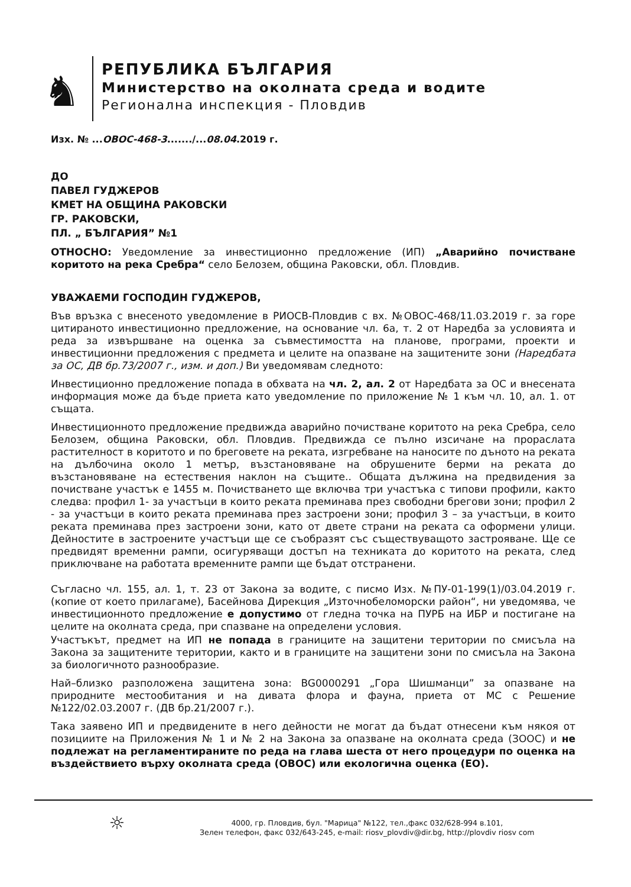♞
РЕПУБЛИКА БЪЛГАРИЯ
Министерство на околната среда и водите
Регионална инспекция - Пловдив
Изх. № ...ОВОС-468-3......./...08.04.2019 г.
ДО
ПАВЕЛ ГУДЖЕРОВ
КМЕТ НА ОБЩИНА РАКОВСКИ
ГР. РАКОВСКИ,
ПЛ. „ БЪЛГАРИЯ” №1
ОТНОСНО: Уведомление за инвестиционно предложение (ИП) „Аварийно почистване коритото на река Сребра“ село Белозем, община Раковски, обл. Пловдив.
УВАЖАЕМИ ГОСПОДИН ГУДЖЕРОВ,
Във връзка с внесеното уведомление в РИОСВ-Пловдив с вх. №ОВОС-468/11.03.2019 г. за горе цитираното инвестиционно предложение, на основание чл. 6а, т. 2 от Наредба за условията и реда за извършване на оценка за съвместимостта на планове, програми, проекти и инвестиционни предложения с предмета и целите на опазване на защитените зони (Наредбата за ОС, ДВ бр.73/2007 г., изм. и доп.) Ви уведомявам следното:
Инвестиционно предложение попада в обхвата на чл. 2, ал. 2 от Наредбата за ОС и внесената информация може да бъде приета като уведомление по приложение № 1 към чл. 10, ал. 1. от същата.
Инвестиционното предложение предвижда аварийно почистване коритото на река Сребра, село Белозем, община Раковски, обл. Пловдив. Предвижда се пълно изсичане на прораслата растителност в коритото и по бреговете на реката, изгребване на наносите по дъното на реката на дълбочина около 1 метър, възстановяване на обрушените берми на реката до възстановяване на естествения наклон на същите.. Общата дължина на предвидения за почистване участък е 1455 м. Почистването ще включва три участъка с типови профили, както следва: профил 1- за участъци в които реката преминава през свободни брегови зони; профил 2 - за участъци в които реката преминава през застроени зони; профил 3 – за участъци, в които реката преминава през застроени зони, като от двете страни на реката са оформени улици. Дейностите в застроените участъци ще се съобразят със съществуващото застрояване. Ще се предвидят временни рампи, осигуряващи достъп на техниката до коритото на реката, след приключване на работата временните рампи ще бъдат отстранени.
Съгласно чл. 155, ал. 1, т. 23 от Закона за водите, с писмо Изх. №ПУ-01-199(1)/03.04.2019 г. (копие от което прилагаме), Басейнова Дирекция „Източнобеломорски район“, ни уведомява, че инвестиционното предложение е допустимо от гледна точка на ПУРБ на ИБР и постигане на целите на околната среда, при спазване на определени условия.
Участъкът, предмет на ИП не попада в границите на защитени територии по смисъла на Закона за защитените територии, както и в границите на защитени зони по смисъла на Закона за биологичното разнообразие.
Най–близко разположена защитена зона: BG0000291 „Гора Шишманци” за опазване на природните местообитания и на дивата флора и фауна, приета от МС с Решение №122/02.03.2007 г. (ДВ бр.21/2007 г.).
Така заявено ИП и предвидените в него дейности не могат да бъдат отнесени към някоя от позициите на Приложения № 1 и № 2 на Закона за опазване на околната среда (ЗООС) и не подлежат на регламентираните по реда на глава шеста от него процедури по оценка на въздействието върху околната среда (ОВОС) или екологична оценка (ЕО).
☼
4000, гр. Пловдив, бул. "Марица" №122, тел.,факс 032/628-994 в.101,
Зелен телефон, факс 032/643-245, e-mail: riosv_plovdiv@dir.bg, http://plovdiv riosv com